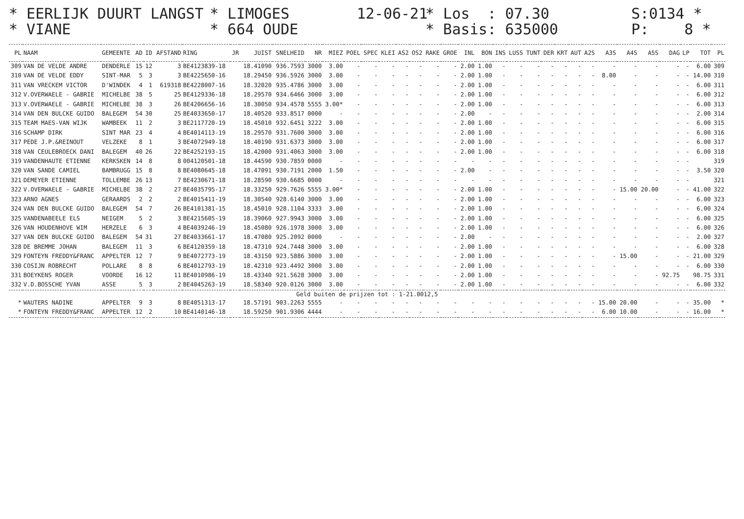* EERLIJK DUURT LANGST * VIANE
* LIMOGES * 664 OUDE
12-06-21
* Los : 07.30 * Basis: 635000
S:0134 * P: 8 *
| PL | NAAM | GEMEENTE | AD | ID | AFSTAND | RING | JR | JUIST | SNELHEID | NR | MIEZ | POEL | SPEC | KLEI | AS2 | OS2 | RAKE | GROE | INL | BON | INS | LUSS | TUNT | DER | KRT | AUT | A2S | A3S | A4S | A5S | DAG | LP | TOT | PL |
| --- | --- | --- | --- | --- | --- | --- | --- | --- | --- | --- | --- | --- | --- | --- | --- | --- | --- | --- | --- | --- | --- | --- | --- | --- | --- | --- | --- | --- | --- | --- | --- | --- | --- | --- |
| 309 | VAN DE VELDE ANDRE | DENDERLE | 15 | 12 | 3 | BE4123839-18 | | 18.41090 | 936.7593 | 3000 | 3.00 | - | - | - | - | - | - | - | 2.00 | 1.00 | - | - | - | - | - | - | - | - | - | - | - | - | 6.00 | 309 |
| 310 | VAN DE VELDE EDDY | SINT-MAR | 5 | 3 | 3 | BE4225650-16 | | 18.29450 | 936.5926 | 3000 | 3.00 | - | - | - | - | - | - | - | 2.00 | 1.00 | - | - | - | - | - | - | - | 8.00 | - | - | - | - | 14.00 | 310 |
| 311 | VAN VRECKEM VICTOR | D'WINDEK | 4 | 1 | 619318 | BE4228007-16 | | 18.32020 | 935.4786 | 3000 | 3.00 | - | - | - | - | - | - | - | 2.00 | 1.00 | - | - | - | - | - | - | - | - | - | - | - | - | 6.00 | 311 |
| 312 | V.OVERWAELE - GABRIE | MICHELBE | 38 | 5 | 25 | BE4129336-18 | | 18.29570 | 934.6466 | 3000 | 3.00 | - | - | - | - | - | - | - | 2.00 | 1.00 | - | - | - | - | - | - | - | - | - | - | - | - | 6.00 | 312 |
| 313 | V.OVERWAELE - GABRIE | MICHELBE | 38 | 3 | 26 | BE4206656-16 | | 18.30050 | 934.4578 | 5555 | 3.00* | - | - | - | - | - | - | - | 2.00 | 1.00 | - | - | - | - | - | - | - | - | - | - | - | - | 6.00 | 313 |
| 314 | VAN DEN BULCKE GUIDO | BALEGEM | 54 | 30 | 25 | BE4033650-17 | | 18.40520 | 933.8517 | 0000 | - | - | - | - | - | - | - | - | 2.00 | - | - | - | - | - | - | - | - | - | - | - | - | - | 2.00 | 314 |
| 315 | TEAM MAES-VAN WIJK | WAMBEEK | 11 | 2 | 3 | BE2117720-19 | | 18.45010 | 932.6451 | 3222 | 3.00 | - | - | - | - | - | - | - | 2.00 | 1.00 | - | - | - | - | - | - | - | - | - | - | - | - | 6.00 | 315 |
| 316 | SCHAMP DIRK | SINT MAR | 23 | 4 | 4 | BE4014113-19 | | 18.29570 | 931.7600 | 3000 | 3.00 | - | - | - | - | - | - | - | 2.00 | 1.00 | - | - | - | - | - | - | - | - | - | - | - | - | 6.00 | 316 |
| 317 | PEDE J.P.&REINOUT | VELZEKE | 8 | 1 | 3 | BE4072949-18 | | 18.40190 | 931.6373 | 3000 | 3.00 | - | - | - | - | - | - | - | 2.00 | 1.00 | - | - | - | - | - | - | - | - | - | - | - | - | 6.00 | 317 |
| 318 | VAN CEULEBROECK DANI | BALEGEM | 40 | 26 | 22 | BE4252193-15 | | 18.42000 | 931.4063 | 3000 | 3.00 | - | - | - | - | - | - | - | 2.00 | 1.00 | - | - | - | - | - | - | - | - | - | - | - | - | 6.00 | 318 |
| 319 | VANDENHAUTE ETIENNE | KERKSKEN | 14 | 8 | 8 | 004120501-18 | | 18.44590 | 930.7859 | 0000 | - | - | - | - | - | - | - | - | - | - | - | - | - | - | - | - | - | - | - | - | - | - | | 319 |
| 320 | VAN SANDE CAMIEL | BAMBRUGG | 15 | 8 | 8 | BE4080645-18 | | 18.47091 | 930.7191 | 2000 | 1.50 | - | - | - | - | - | - | - | 2.00 | - | - | - | - | - | - | - | - | - | - | - | - | - | 3.50 | 320 |
| 321 | DEMEYER ETIENNE | TOLLEMBE | 26 | 13 | 7 | BE4230671-18 | | 18.28590 | 930.6685 | 0000 | - | - | - | - | - | - | - | - | - | - | - | - | - | - | - | - | - | - | - | - | - | - | | 321 |
| 322 | V.OVERWAELE - GABRIE | MICHELBE | 38 | 2 | 27 | BE4035795-17 | | 18.33250 | 929.7626 | 5555 | 3.00* | - | - | - | - | - | - | - | 2.00 | 1.00 | - | - | - | - | - | - | - | - | 15.00 | 20.00 | - | - | 41.00 | 322 |
| 323 | ARNO AGNES | GERAARDS | 2 | 2 | 2 | BE4015411-19 | | 18.30540 | 928.6140 | 3000 | 3.00 | - | - | - | - | - | - | - | 2.00 | 1.00 | - | - | - | - | - | - | - | - | - | - | - | - | 6.00 | 323 |
| 324 | VAN DEN BULCKE GUIDO | BALEGEM | 54 | 7 | 26 | BE4101381-15 | | 18.45010 | 928.1104 | 3333 | 3.00 | - | - | - | - | - | - | - | 2.00 | 1.00 | - | - | - | - | - | - | - | - | - | - | - | - | 6.00 | 324 |
| 325 | VANDENABEELE ELS | NEIGEM | 5 | 2 | 3 | BE4215605-19 | | 18.39060 | 927.9943 | 3000 | 3.00 | - | - | - | - | - | - | - | 2.00 | 1.00 | - | - | - | - | - | - | - | - | - | - | - | - | 6.00 | 325 |
| 326 | VAN HOUDENHOVE WIM | HERZELE | 6 | 3 | 4 | BE4039246-19 | | 18.45080 | 926.1978 | 3000 | 3.00 | - | - | - | - | - | - | - | 2.00 | 1.00 | - | - | - | - | - | - | - | - | - | - | - | - | 6.00 | 326 |
| 327 | VAN DEN BULCKE GUIDO | BALEGEM | 54 | 31 | 27 | BE4033661-17 | | 18.47080 | 925.2092 | 0000 | - | - | - | - | - | - | - | - | 2.00 | - | - | - | - | - | - | - | - | - | - | - | - | - | 2.00 | 327 |
| 328 | DE BREMME JOHAN | BALEGEM | 11 | 3 | 6 | BE4120359-18 | | 18.47310 | 924.7448 | 3000 | 3.00 | - | - | - | - | - | - | - | 2.00 | 1.00 | - | - | - | - | - | - | - | - | - | - | - | - | 6.00 | 328 |
| 329 | FONTEYN FREDDY&FRANC | APPELTER | 12 | 7 | 9 | BE4072773-19 | | 18.43150 | 923.5886 | 3000 | 3.00 | - | - | - | - | - | - | - | 2.00 | 1.00 | - | - | - | - | - | - | - | - | 15.00 | - | - | - | 21.00 | 329 |
| 330 | COSIJN ROBRECHT | POLLARE | 8 | 8 | 6 | BE4012793-19 | | 18.42310 | 923.4492 | 3000 | 3.00 | - | - | - | - | - | - | - | 2.00 | 1.00 | - | - | - | - | - | - | - | - | - | - | - | - | 6.00 | 330 |
| 331 | BOEYKENS ROGER | VOORDE | 16 | 12 | 11 | BE4010986-19 | | 18.43340 | 921.5628 | 3000 | 3.00 | - | - | - | - | - | - | - | 2.00 | 1.00 | - | - | - | - | - | - | - | - | - | - | 92.75 | | 98.75 | 331 |
| 332 | V.D.BOSSCHE YVAN | ASSE | 5 | 3 | 2 | BE4045263-19 | | 18.58340 | 920.0126 | 3000 | 3.00 | - | - | - | - | - | - | - | 2.00 | 1.00 | - | - | - | - | - | - | - | - | - | - | - | - | 6.00 | 332 |
| Geld buiten de prijzen tot : 1-21.0012,5 | | | | | | | | | | | | | | | | | | | | | | | | | | | | | | | | | | |
| * | WAUTERS NADINE | APPELTER | 9 | 3 | 8 | BE4051313-17 | | 18.57191 | 903.2263 | 5555 | - | - | - | - | - | - | - | - | - | - | - | - | - | - | - | - | - | 15.00 | 20.00 | - | - | - | 35.00 | * |
| * | FONTEYN FREDDY&FRANC | APPELTER | 12 | 2 | 10 | BE4140146-18 | | 18.59250 | 901.9306 | 4444 | - | - | - | - | - | - | - | - | - | - | - | - | - | - | - | - | - | 6.00 | 10.00 | - | - | - | 16.00 | * |